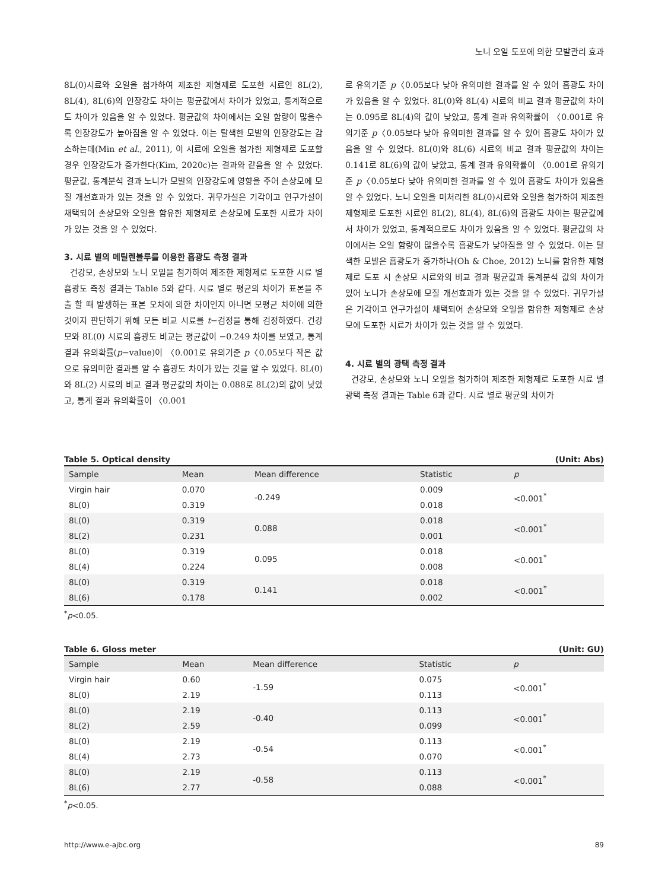노니 오일 도포에 의한 모발관리 효과
8L(0)시료와 오일을 첨가하여 제조한 제형제로 도포한 시료인 8L(2), 8L(4), 8L(6)의 인장강도 차이는 평균값에서 차이가 있었고, 통계적으로도 차이가 있음을 알 수 있었다. 평균값의 차이에서는 오일 함량이 많을수록 인장강도가 높아짐을 알 수 있었다. 이는 탈색한 모발의 인장강도는 감소하는데(Min et al., 2011), 이 시료에 오일을 첨가한 제형제로 도포할 경우 인장강도가 증가한다(Kim, 2020c)는 결과와 같음을 알 수 있었다. 평균값, 통계분석 결과 노니가 모발의 인장강도에 영향을 주어 손상모에 모질 개선효과가 있는 것을 알 수 있었다. 귀무가설은 기각이고 연구가설이 채택되어 손상모와 오일을 함유한 제형제로 손상모에 도포한 시료가 차이가 있는 것을 알 수 있었다.
3. 시료 별의 메틸렌블루를 이용한 흡광도 측정 결과
건강모, 손상모와 노니 오일을 첨가하여 제조한 제형제로 도포한 시료 별 흡광도 측정 결과는 Table 5와 같다. 시료 별로 평균의 차이가 표본을 추출 할 때 발생하는 표본 오차에 의한 차이인지 아니면 모평균 차이에 의한 것이지 판단하기 위해 모든 비교 시료를 t−검정을 통해 검정하였다. 건강모와 8L(0) 시료의 흡광도 비교는 평균값이 −0.249 차이를 보였고, 통계 결과 유의확률(p−value)이 〈0.001로 유의기준 p〈0.05보다 작은 값으로 유의미한 결과를 알 수 흡광도 차이가 있는 것을 알 수 있었다. 8L(0)와 8L(2) 시료의 비교 결과 평균값의 차이는 0.088로 8L(2)의 값이 낮았고, 통계 결과 유의확률이 〈0.001
로 유의기준 p〈0.05보다 낮아 유의미한 결과를 알 수 있어 흡광도 차이가 있음을 알 수 있었다. 8L(0)와 8L(4) 시료의 비교 결과 평균값의 차이는 0.095로 8L(4)의 값이 낮았고, 통계 결과 유의확률이 〈0.001로 유의기준 p〈0.05보다 낮아 유의미한 결과를 알 수 있어 흡광도 차이가 있음을 알 수 있었다. 8L(0)와 8L(6) 시료의 비교 결과 평균값의 차이는 0.141로 8L(6)의 값이 낮았고, 통계 결과 유의확률이 〈0.001로 유의기준 p〈0.05보다 낮아 유의미한 결과를 알 수 있어 흡광도 차이가 있음을 알 수 있었다. 노니 오일을 미처리한 8L(0)시료와 오일을 첨가하여 제조한 제형제로 도포한 시료인 8L(2), 8L(4), 8L(6)의 흡광도 차이는 평균값에서 차이가 있었고, 통계적으로도 차이가 있음을 알 수 있었다. 평균값의 차이에서는 오일 함량이 많을수록 흡광도가 낮아짐을 알 수 있었다. 이는 탈색한 모발은 흡광도가 증가하나(Oh & Choe, 2012) 노니를 함유한 제형제로 도포 시 손상모 시료와의 비교 결과 평균값과 통계분석 값의 차이가 있어 노니가 손상모에 모질 개선효과가 있는 것을 알 수 있었다. 귀무가설은 기각이고 연구가설이 채택되어 손상모와 오일을 함유한 제형제로 손상모에 도포한 시료가 차이가 있는 것을 알 수 있었다.
4. 시료 별의 광택 측정 결과
건강모, 손상모와 노니 오일을 첨가하여 제조한 제형제로 도포한 시료 별 광택 측정 결과는 Table 6과 같다. 시료 별로 평균의 차이가
Table 5. Optical density (Unit: Abs)
| Sample | Mean | Mean difference | Statistic | p |
| --- | --- | --- | --- | --- |
| Virgin hair | 0.070 | -0.249 | 0.009 | <0.001<sup>*</sup> |
| 8L(0) | 0.319 | | 0.018 | |
| 8L(0) | 0.319 | 0.088 | 0.018 | <0.001<sup>*</sup> |
| 8L(2) | 0.231 | | 0.001 | |
| 8L(0) | 0.319 | 0.095 | 0.018 | <0.001<sup>*</sup> |
| 8L(4) | 0.224 | | 0.008 | |
| 8L(0) | 0.319 | 0.141 | 0.018 | <0.001<sup>*</sup> |
| 8L(6) | 0.178 | | 0.002 | |
<sup>*</sup> p<0.05.
Table 6. Gloss meter (Unit: GU)
| Sample | Mean | Mean difference | Statistic | p |
| --- | --- | --- | --- | --- |
| Virgin hair | 0.60 | -1.59 | 0.075 | <0.001<sup>*</sup> |
| 8L(0) | 2.19 | | 0.113 | |
| 8L(0) | 2.19 | -0.40 | 0.113 | <0.001<sup>*</sup> |
| 8L(2) | 2.59 | | 0.099 | |
| 8L(0) | 2.19 | -0.54 | 0.113 | <0.001<sup>*</sup> |
| 8L(4) | 2.73 | | 0.070 | |
| 8L(0) | 2.19 | -0.58 | 0.113 | <0.001<sup>*</sup> |
| 8L(6) | 2.77 | | 0.088 | |
<sup>*</sup> p<0.05.
http://www.e-ajbc.org 89